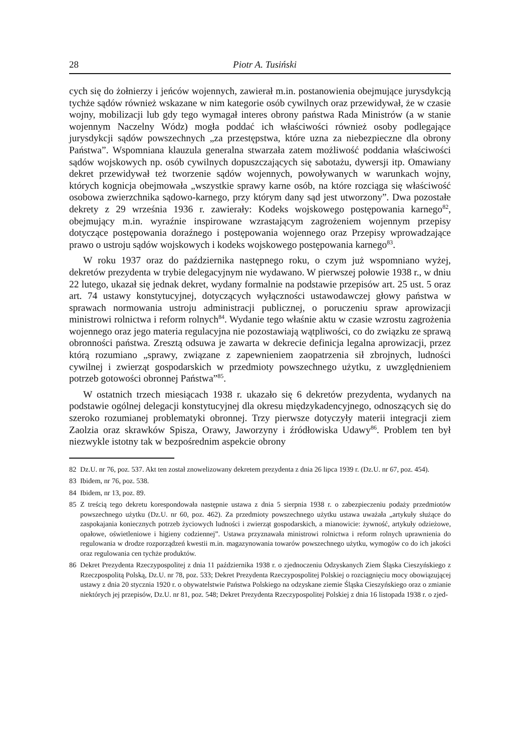28 Piotr A. Tusiński
cych się do żołnierzy i jeńców wojennych, zawierał m.in. postanowienia obejmujące jurysdykcją tychże sądów również wskazane w nim kategorie osób cywilnych oraz przewidywał, że w czasie wojny, mobilizacji lub gdy tego wymagał interes obrony państwa Rada Ministrów (a w stanie wojennym Naczelny Wódz) mogła poddać ich właściwości również osoby podlegające jurysdykcji sądów powszechnych „za przestępstwa, które uzna za niebezpieczne dla obrony Państwa”. Wspomniana klauzula generalna stwarzała zatem możliwość poddania właściwości sądów wojskowych np. osób cywilnych dopuszczających się sabotażu, dywersji itp. Omawiany dekret przewidywał też tworzenie sądów wojennych, powoływanych w warunkach wojny, których kognicja obejmowała „wszystkie sprawy karne osób, na które rozciąga się właściwość osobowa zwierzchnika sądowo-karnego, przy którym dany sąd jest utworzony”. Dwa pozostałe dekrety z 29 września 1936 r. zawierały: Kodeks wojskowego postępowania karnego<sup>82</sup>, obejmujący m.in. wyraźnie inspirowane wzrastającym zagrożeniem wojennym przepisy dotyczące postępowania doraźnego i postępowania wojennego oraz Przepisy wprowadzające prawo o ustroju sądów wojskowych i kodeks wojskowego postępowania karnego<sup>83</sup>.
W roku 1937 oraz do października następnego roku, o czym już wspomniano wyżej, dekretów prezydenta w trybie delegacyjnym nie wydawano. W pierwszej połowie 1938 r., w dniu 22 lutego, ukazał się jednak dekret, wydany formalnie na podstawie przepisów art. 25 ust. 5 oraz art. 74 ustawy konstytucyjnej, dotyczących wyłączności ustawodawczej głowy państwa w sprawach normowania ustroju administracji publicznej, o poruczeniu spraw aprowizacji ministrowi rolnictwa i reform rolnych<sup>84</sup>. Wydanie tego właśnie aktu w czasie wzrostu zagrożenia wojennego oraz jego materia regulacyjna nie pozostawiają wątpliwości, co do związku ze sprawą obronności państwa. Zresztą odsuwa je zawarta w dekrecie definicja legalna aprowizacji, przez którą rozumiano „sprawy, związane z zapewnieniem zaopatrzenia sił zbrojnych, ludności cywilnej i zwierząt gospodarskich w przedmioty powszechnego użytku, z uwzględnieniem potrzeb gotowości obronnej Państwa”<sup>85</sup>.
W ostatnich trzech miesiącach 1938 r. ukazało się 6 dekretów prezydenta, wydanych na podstawie ogólnej delegacji konstytucyjnej dla okresu międzykadencyjnego, odnoszących się do szeroko rozumianej problematyki obronnej. Trzy pierwsze dotyczyły materii integracji ziem Zaolzia oraz skrawków Spisza, Orawy, Jaworzyny i źródłowiska Udawy<sup>86</sup>. Problem ten był niezwykle istotny tak w bezpośrednim aspekcie obrony
82 Dz.U. nr 76, poz. 537. Akt ten został znowelizowany dekretem prezydenta z dnia 26 lipca 1939 r. (Dz.U. nr 67, poz. 454).
83 Ibidem, nr 76, poz. 538.
84 Ibidem, nr 13, poz. 89.
85 Z treścią tego dekretu korespondowała następnie ustawa z dnia 5 sierpnia 1938 r. o zabezpieczeniu podaży przedmiotów powszechnego użytku (Dz.U. nr 60, poz. 462). Za przedmioty powszechnego użytku ustawa uważała „artykuły służące do zaspokajania koniecznych potrzeb życiowych ludności i zwierząt gospodarskich, a mianowicie: żywność, artykuły odzieżowe, opałowe, oświetleniowe i higieny codziennej”. Ustawa przyznawała ministrowi rolnictwa i reform rolnych uprawnienia do regulowania w drodze rozporządzeń kwestii m.in. magazynowania towarów powszechnego użytku, wymogów co do ich jakości oraz regulowania cen tychże produktów.
86 Dekret Prezydenta Rzeczypospolitej z dnia 11 października 1938 r. o zjednoczeniu Odzyskanych Ziem Śląska Cieszyńskiego z Rzeczpospolitą Polską, Dz.U. nr 78, poz. 533; Dekret Prezydenta Rzeczypospolitej Polskiej o rozciągnięciu mocy obowiązującej ustawy z dnia 20 stycznia 1920 r. o obywatelstwie Państwa Polskiego na odzyskane ziemie Śląska Cieszyńskiego oraz o zmianie niektórych jej przepisów, Dz.U. nr 81, poz. 548; Dekret Prezydenta Rzeczypospolitej Polskiej z dnia 16 listopada 1938 r. o zjed-